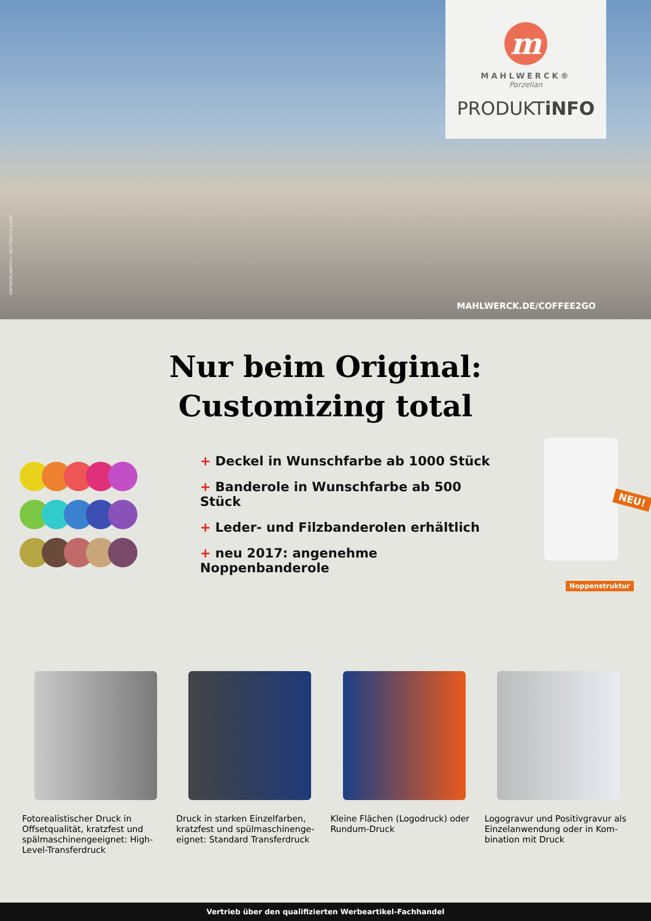HINTERGRUNDFOTO: SHUTTERSTOCK.COM
m
MAHLWERCK®
Porzellan
PRODUKTiNFO
MAHLWERCK.DE/COFFEE2GO
Nur beim Original:
Customizing total
+ Deckel in Wunschfarbe ab 1000 Stück
+ Banderole in Wunschfarbe ab 500 Stück
+ Leder- und Filzbanderolen erhältlich
+ neu 2017: angenehme Noppenbanderole
NEU!
Noppenstruktur
Fotorealistischer Druck in Offsetqualität, kratzfest und spälmaschinengeeignet: High-Level-Transferdruck
Druck in starken Einzelfarben, kratzfest und spülmaschinenge-eignet: Standard Transferdruck
Kleine Flächen (Logodruck) oder Rundum-Druck
Logogravur und Positivgravur als Einzelanwendung oder in Kom-bination mit Druck
Vertrieb über den qualifizierten Werbeartikel-Fachhandel